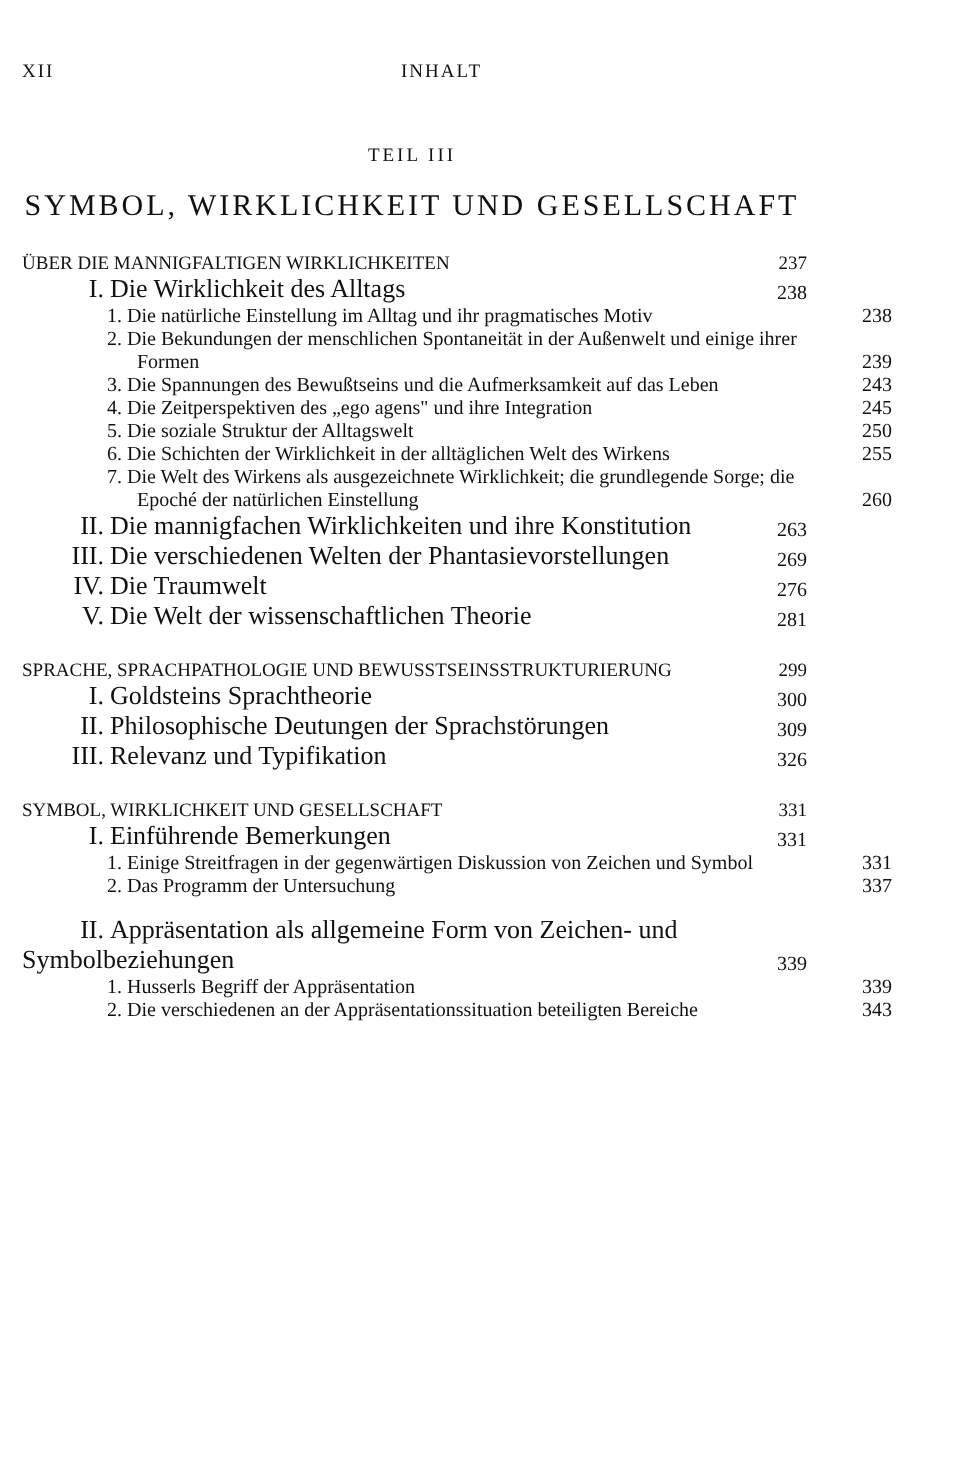XII INHALT
TEIL III
SYMBOL, WIRKLICHKEIT UND GESELLSCHAFT
ÜBER DIE MANNIGFALTIGEN WIRKLICHKEITEN 237
I. Die Wirklichkeit des Alltags 238
1. Die natürliche Einstellung im Alltag und ihr pragmatisches Motiv 238
2. Die Bekundungen der menschlichen Spontaneität in der Außenwelt und einige ihrer Formen 239
3. Die Spannungen des Bewußtseins und die Aufmerksamkeit auf das Leben 243
4. Die Zeitperspektiven des „ego agens" und ihre Integration 245
5. Die soziale Struktur der Alltagswelt 250
6. Die Schichten der Wirklichkeit in der alltäglichen Welt des Wirkens 255
7. Die Welt des Wirkens als ausgezeichnete Wirklichkeit; die grundlegende Sorge; die Epoché der natürlichen Einstellung 260
II. Die mannigfachen Wirklichkeiten und ihre Konstitution 263
III. Die verschiedenen Welten der Phantasievorstellungen 269
IV. Die Traumwelt 276
V. Die Welt der wissenschaftlichen Theorie 281
SPRACHE, SPRACHPATHOLOGIE UND BEWUSSTSEINSSTRUKTURIERUNG 299
I. Goldsteins Sprachtheorie 300
II. Philosophische Deutungen der Sprachstörungen 309
III. Relevanz und Typifikation 326
SYMBOL, WIRKLICHKEIT UND GESELLSCHAFT 331
I. Einführende Bemerkungen 331
1. Einige Streitfragen in der gegenwärtigen Diskussion von Zeichen und Symbol 331
2. Das Programm der Untersuchung 337
II. Appräsentation als allgemeine Form von Zeichen- und Symbolbeziehungen 339
1. Husserls Begriff der Appräsentation 339
2. Die verschiedenen an der Appräsentationssituation beteiligten Bereiche 343